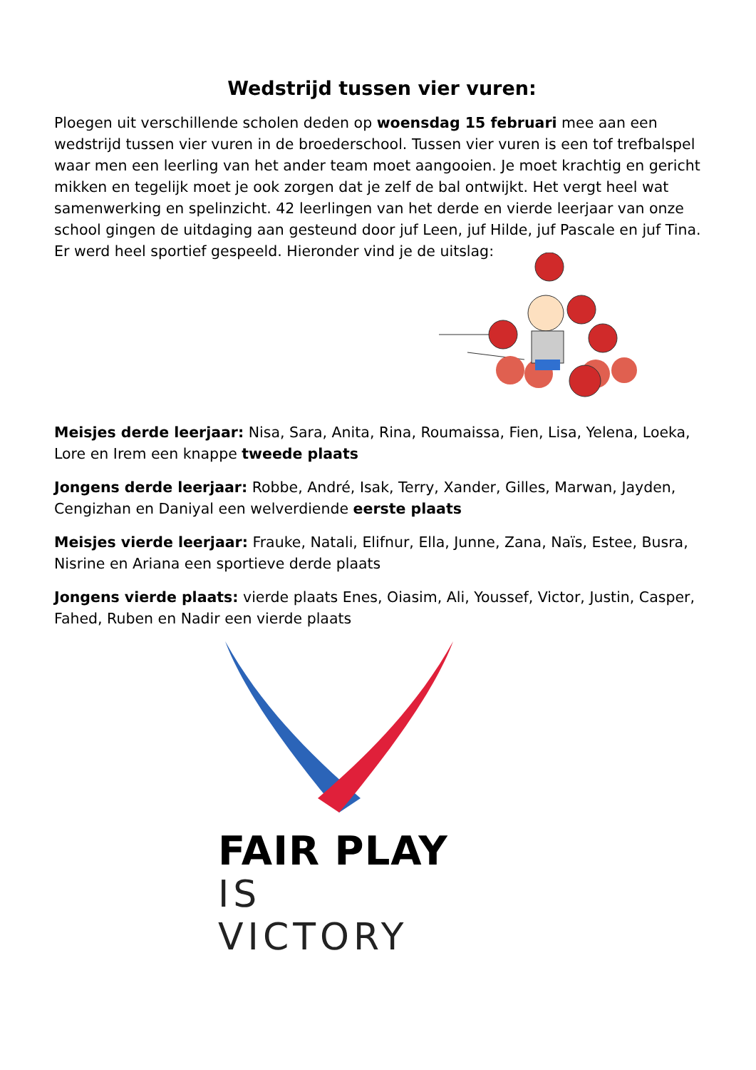Wedstrijd tussen vier vuren:
Ploegen uit verschillende scholen deden op woensdag 15 februari mee aan een wedstrijd tussen vier vuren in de broederschool. Tussen vier vuren is een tof trefbalspel waar men een leerling van het ander team moet aangooien. Je moet krachtig en gericht mikken en tegelijk moet je ook zorgen dat je zelf de bal ontwijkt. Het vergt heel wat samenwerking en spelinzicht. 42 leerlingen van het derde en vierde leerjaar van onze school gingen de uitdaging aan gesteund door juf Leen, juf Hilde, juf Pascale en juf Tina. Er werd heel sportief gespeeld. Hieronder vind je de uitslag:
Meisjes derde leerjaar: Nisa, Sara, Anita, Rina, Roumaissa, Fien, Lisa, Yelena, Loeka, Lore en Irem een knappe tweede plaats
Jongens derde leerjaar: Robbe, André, Isak, Terry, Xander, Gilles, Marwan, Jayden, Cengizhan en Daniyal een welverdiende eerste plaats
Meisjes vierde leerjaar: Frauke, Natali, Elifnur, Ella, Junne, Zana, Naïs, Estee, Busra, Nisrine en Ariana een sportieve derde plaats
Jongens vierde plaats: vierde plaats Enes, Oiasim, Ali, Youssef, Victor, Justin, Casper, Fahed, Ruben en Nadir een vierde plaats
FAIR PLAY
IS VICTORY